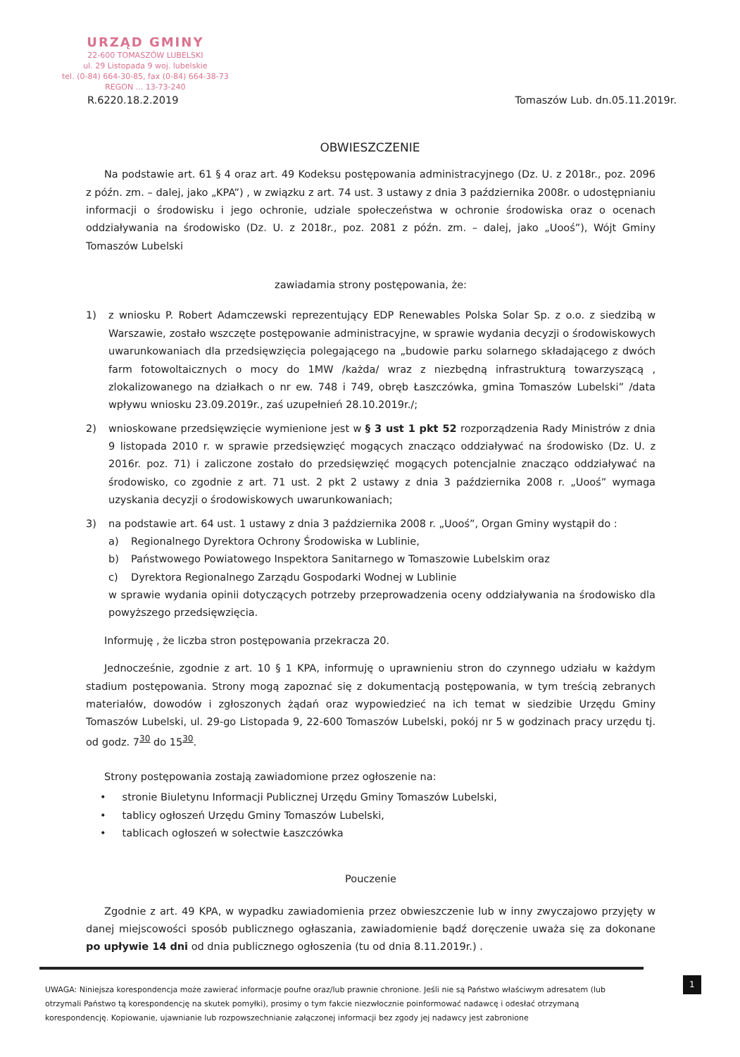URZĄD GMINY
22-600 TOMASZÓW LUBELSKI
ul. 29 Listopada 9 woj. lubelskie
tel. (0-84) 664-30-85, fax (0-84) 664-38-73
REGON ... 13-73-240
R.6220.18.2.2019 Tomaszów Lub. dn.05.11.2019r.
OBWIESZCZENIE
Na podstawie art. 61 § 4 oraz art. 49 Kodeksu postępowania administracyjnego (Dz. U. z 2018r., poz. 2096 z późn. zm. – dalej, jako „KPA”) , w związku z art. 74 ust. 3 ustawy z dnia 3 października 2008r. o udostępnianiu informacji o środowisku i jego ochronie, udziale społeczeństwa w ochronie środowiska oraz o ocenach oddziaływania na środowisko (Dz. U. z 2018r., poz. 2081 z późn. zm. – dalej, jako „Uooś”), Wójt Gminy Tomaszów Lubelski
zawiadamia strony postępowania, że:
1) z wniosku P. Robert Adamczewski reprezentujący EDP Renewables Polska Solar Sp. z o.o. z siedzibą w Warszawie, zostało wszczęte postępowanie administracyjne, w sprawie wydania decyzji o środowiskowych uwarunkowaniach dla przedsięwzięcia polegającego na „budowie parku solarnego składającego z dwóch farm fotowoltaicznych o mocy do 1MW /każda/ wraz z niezbędną infrastrukturą towarzyszącą , zlokalizowanego na działkach o nr ew. 748 i 749, obręb Łaszczówka, gmina Tomaszów Lubelski” /data wpływu wniosku 23.09.2019r., zaś uzupełnień 28.10.2019r./;
2) wnioskowane przedsięwzięcie wymienione jest w § 3 ust 1 pkt 52 rozporządzenia Rady Ministrów z dnia 9 listopada 2010 r. w sprawie przedsięwzięć mogących znacząco oddziaływać na środowisko (Dz. U. z 2016r. poz. 71) i zaliczone zostało do przedsięwzięć mogących potencjalnie znacząco oddziaływać na środowisko, co zgodnie z art. 71 ust. 2 pkt 2 ustawy z dnia 3 października 2008 r. „Uooś” wymaga uzyskania decyzji o środowiskowych uwarunkowaniach;
3) na podstawie art. 64 ust. 1 ustawy z dnia 3 października 2008 r. „Uooś”, Organ Gminy wystąpił do :
a) Regionalnego Dyrektora Ochrony Środowiska w Lublinie,
b) Państwowego Powiatowego Inspektora Sanitarnego w Tomaszowie Lubelskim oraz
c) Dyrektora Regionalnego Zarządu Gospodarki Wodnej w Lublinie
w sprawie wydania opinii dotyczących potrzeby przeprowadzenia oceny oddziaływania na środowisko dla powyższego przedsięwzięcia.
Informuję , że liczba stron postępowania przekracza 20.
Jednocześnie, zgodnie z art. 10 § 1 KPA, informuję o uprawnieniu stron do czynnego udziału w każdym stadium postępowania. Strony mogą zapoznać się z dokumentacją postępowania, w tym treścią zebranych materiałów, dowodów i zgłoszonych żądań oraz wypowiedzieć na ich temat w siedzibie Urzędu Gminy Tomaszów Lubelski, ul. 29-go Listopada 9, 22-600 Tomaszów Lubelski, pokój nr 5 w godzinach pracy urzędu tj. od godz. 7<sup>30</sup> do 15<sup>30</sup>.
Strony postępowania zostają zawiadomione przez ogłoszenie na:
• stronie Biuletynu Informacji Publicznej Urzędu Gminy Tomaszów Lubelski,
• tablicy ogłoszeń Urzędu Gminy Tomaszów Lubelski,
• tablicach ogłoszeń w sołectwie Łaszczówka
Pouczenie
Zgodnie z art. 49 KPA, w wypadku zawiadomienia przez obwieszczenie lub w inny zwyczajowo przyjęty w danej miejscowości sposób publicznego ogłaszania, zawiadomienie bądź doręczenie uważa się za dokonane po upływie 14 dni od dnia publicznego ogłoszenia (tu od dnia 8.11.2019r.) .
1
UWAGA: Niniejsza korespondencja może zawierać informacje poufne oraz/lub prawnie chronione. Jeśli nie są Państwo właściwym adresatem (lub otrzymali Państwo tą korespondencję na skutek pomyłki), prosimy o tym fakcie niezwłocznie poinformować nadawcę i odesłać otrzymaną korespondencję. Kopiowanie, ujawnianie lub rozpowszechnianie załączonej informacji bez zgody jej nadawcy jest zabronione